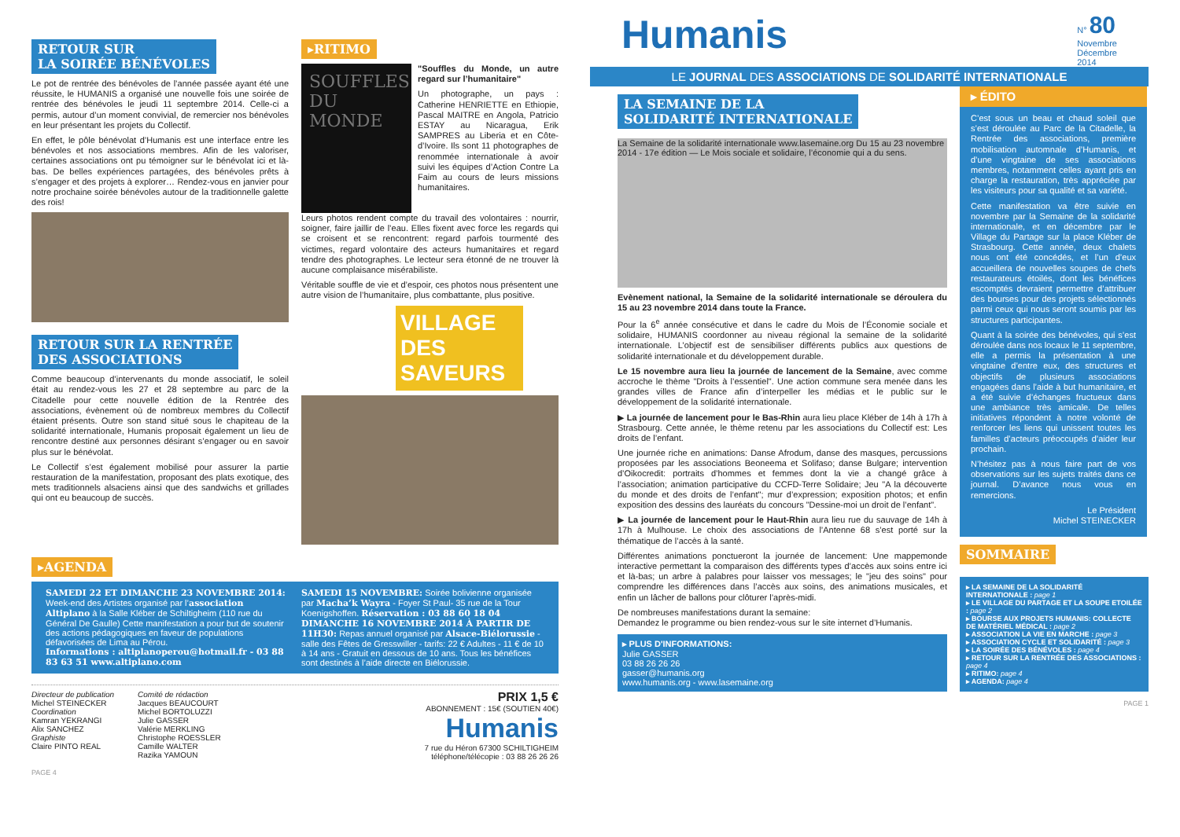RETOUR SUR
LA SOIRÉE BÉNÉVOLES
Le pot de rentrée des bénévoles de l’année passée ayant été une réussite, le HUMANIS a organisé une nouvelle fois une soirée de rentrée des bénévoles le jeudi 11 septembre 2014. Celle-ci a permis, autour d’un moment convivial, de remercier nos bénévoles en leur présentant les projets du Collectif.
En effet, le pôle bénévolat d’Humanis est une interface entre les bénévoles et nos associations membres. Afin de les valoriser, certaines associations ont pu témoigner sur le bénévolat ici et là-bas. De belles expériences partagées, des bénévoles prêts à s’engager et des projets à explorer… Rendez-vous en janvier pour notre prochaine soirée bénévoles autour de la traditionnelle galette des rois!
RETOUR SUR LA RENTRÉE
DES ASSOCIATIONS
Comme beaucoup d’intervenants du monde associatif, le soleil était au rendez-vous les 27 et 28 septembre au parc de la Citadelle pour cette nouvelle édition de la Rentrée des associations, évènement où de nombreux membres du Collectif étaient présents. Outre son stand situé sous le chapiteau de la solidarité internationale, Humanis proposait également un lieu de rencontre destiné aux personnes désirant s’engager ou en savoir plus sur le bénévolat.
Le Collectif s’est également mobilisé pour assurer la partie restauration de la manifestation, proposant des plats exotique, des mets traditionnels alsaciens ainsi que des sandwichs et grillades qui ont eu beaucoup de succès.
▸RITIMO
SOUFFLES DU MONDE
"Souffles du Monde, un autre regard sur l’humanitaire"
Un photographe, un pays : Catherine HENRIETTE en Ethiopie, Pascal MAITRE en Angola, Patricio ESTAY au Nicaragua, Erik SAMPRES au Liberia et en Côte-d’Ivoire. Ils sont 11 photographes de renommée internationale à avoir suivi les équipes d’Action Contre La Faim au cours de leurs missions humanitaires.
Leurs photos rendent compte du travail des volontaires : nourrir, soigner, faire jaillir de l’eau. Elles fixent avec force les regards qui se croisent et se rencontrent: regard parfois tourmenté des victimes, regard volontaire des acteurs humanitaires et regard tendre des photographes. Le lecteur sera étonné de ne trouver là aucune complaisance misérabiliste.
Véritable souffle de vie et d’espoir, ces photos nous présentent une autre vision de l’humanitaire, plus combattante, plus positive.
VILLAGE DES SAVEURS
▸AGENDA
SAMEDI 22 ET DIMANCHE 23 NOVEMBRE 2014:
Week-end des Artistes organisé par l’association Altiplano à la Salle Kléber de Schiltigheim (110 rue du Général De Gaulle) Cette manifestation a pour but de soutenir des actions pédagogiques en faveur de populations défavorisées de Lima au Pérou.
Informations : altiplanoperou@hotmail.fr - 03 88 83 63 51 www.altiplano.com
SAMEDI 15 NOVEMBRE: Soirée bolivienne organisée par Macha’k Wayra - Foyer St Paul- 35 rue de la Tour Koenigshoffen. Réservation : 03 88 60 18 04
DIMANCHE 16 NOVEMBRE 2014 À PARTIR DE 11H30: Repas annuel organisé par Alsace-Biélorussie - salle des Fêtes de Gresswiller - tarifs: 22 € Adultes - 11 € de 10 à 14 ans - Gratuit en dessous de 10 ans. Tous les bénéfices sont destinés à l’aide directe en Biélorussie.
Directeur de publication
Michel STEINECKER
Coordination
Kamran YEKRANGI
Alix SANCHEZ
Graphiste
Claire PINTO REAL
Comité de rédaction
Jacques BEAUCOURT
Michel BORTOLUZZI
Julie GASSER
Valérie MERKLING
Christophe ROESSLER
Camille WALTER
Razika YAMOUN
PRIX 1,5 €
ABONNEMENT : 15€ (SOUTIEN 40€)
Humanis
7 rue du Héron 67300 SCHILTIGHEIM
téléphone/télécopie : 03 88 26 26 26
PAGE 4
Humanis
N° 80
Novembre
Décembre
2014
LE JOURNAL DES ASSOCIATIONS DE SOLIDARITÉ INTERNATIONALE
LA SEMAINE DE LA
SOLIDARITÉ INTERNATIONALE
La Semaine de la solidarité internationale www.lasemaine.org Du 15 au 23 novembre 2014 - 17e édition — Le Mois sociale et solidaire, l’économie qui a du sens.
Evènement national, la Semaine de la solidarité internationale se déroulera du 15 au 23 novembre 2014 dans toute la France.
Pour la 6<sup>e</sup> année consécutive et dans le cadre du Mois de l’Économie sociale et solidaire, HUMANIS coordonner au niveau régional la semaine de la solidarité internationale. L’objectif est de sensibiliser différents publics aux questions de solidarité internationale et du développement durable.
Le 15 novembre aura lieu la journée de lancement de la Semaine, avec comme accroche le thème "Droits à l’essentiel". Une action commune sera menée dans les grandes villes de France afin d’interpeller les médias et le public sur le développement de la solidarité internationale.
▶ La journée de lancement pour le Bas-Rhin aura lieu place Kléber de 14h à 17h à Strasbourg. Cette année, le thème retenu par les associations du Collectif est: Les droits de l’enfant.
Une journée riche en animations: Danse Afrodum, danse des masques, percussions proposées par les associations Beoneema et Solifaso; danse Bulgare; intervention d’Oikocredit: portraits d’hommes et femmes dont la vie a changé grâce à l’association; animation participative du CCFD-Terre Solidaire; Jeu "A la découverte du monde et des droits de l’enfant"; mur d’expression; exposition photos; et enfin exposition des dessins des lauréats du concours "Dessine-moi un droit de l’enfant".
▶ La journée de lancement pour le Haut-Rhin aura lieu rue du sauvage de 14h à 17h à Mulhouse. Le choix des associations de l’Antenne 68 s’est porté sur la thématique de l’accès à la santé.
Différentes animations ponctueront la journée de lancement: Une mappemonde interactive permettant la comparaison des différents types d’accès aux soins entre ici et là-bas; un arbre à palabres pour laisser vos messages; le "jeu des soins" pour comprendre les différences dans l’accès aux soins, des animations musicales, et enfin un lâcher de ballons pour clôturer l’après-midi.
De nombreuses manifestations durant la semaine:
Demandez le programme ou bien rendez-vous sur le site internet d’Humanis.
▸ PLUS D'INFORMATIONS:
Julie GASSER
03 88 26 26 26
gasser@humanis.org
www.humanis.org - www.lasemaine.org
▸ ÉDITO
C’est sous un beau et chaud soleil que s’est déroulée au Parc de la Citadelle, la Rentrée des associations, première mobilisation automnale d’Humanis, et d’une vingtaine de ses associations membres, notamment celles ayant pris en charge la restauration, très appréciée par les visiteurs pour sa qualité et sa variété.
Cette manifestation va être suivie en novembre par la Semaine de la solidarité internationale, et en décembre par le Village du Partage sur la place Kléber de Strasbourg. Cette année, deux chalets nous ont été concédés, et l’un d’eux accueillera de nouvelles soupes de chefs restaurateurs étoilés, dont les bénéfices escomptés devraient permettre d’attribuer des bourses pour des projets sélectionnés parmi ceux qui nous seront soumis par les structures participantes.
Quant à la soirée des bénévoles, qui s’est déroulée dans nos locaux le 11 septembre, elle a permis la présentation à une vingtaine d’entre eux, des structures et objectifs de plusieurs associations engagées dans l’aide à but humanitaire, et a été suivie d’échanges fructueux dans une ambiance très amicale. De telles initiatives répondent à notre volonté de renforcer les liens qui unissent toutes les familles d’acteurs préoccupés d’aider leur prochain.
N’hésitez pas à nous faire part de vos observations sur les sujets traités dans ce journal. D’avance nous vous en remercions.
Le Président
Michel STEINECKER
SOMMAIRE
▸ LA SEMAINE DE LA SOLIDARITÉ INTERNATIONALE : page 1
▸ LE VILLAGE DU PARTAGE ET LA SOUPE ETOILÉE : page 2
▸ BOURSE AUX PROJETS HUMANIS: COLLECTE DE MATÉRIEL MÉDICAL : page 2
▸ ASSOCIATION LA VIE EN MARCHE : page 3
▸ ASSOCIATION CYCLE ET SOLIDARITÉ : page 3
▸ LA SOIRÉE DES BÉNÉVOLES : page 4
▸ RETOUR SUR LA RENTRÉE DES ASSOCIATIONS : page 4
▸ RITIMO: page 4
▸ AGENDA: page 4
PAGE 1